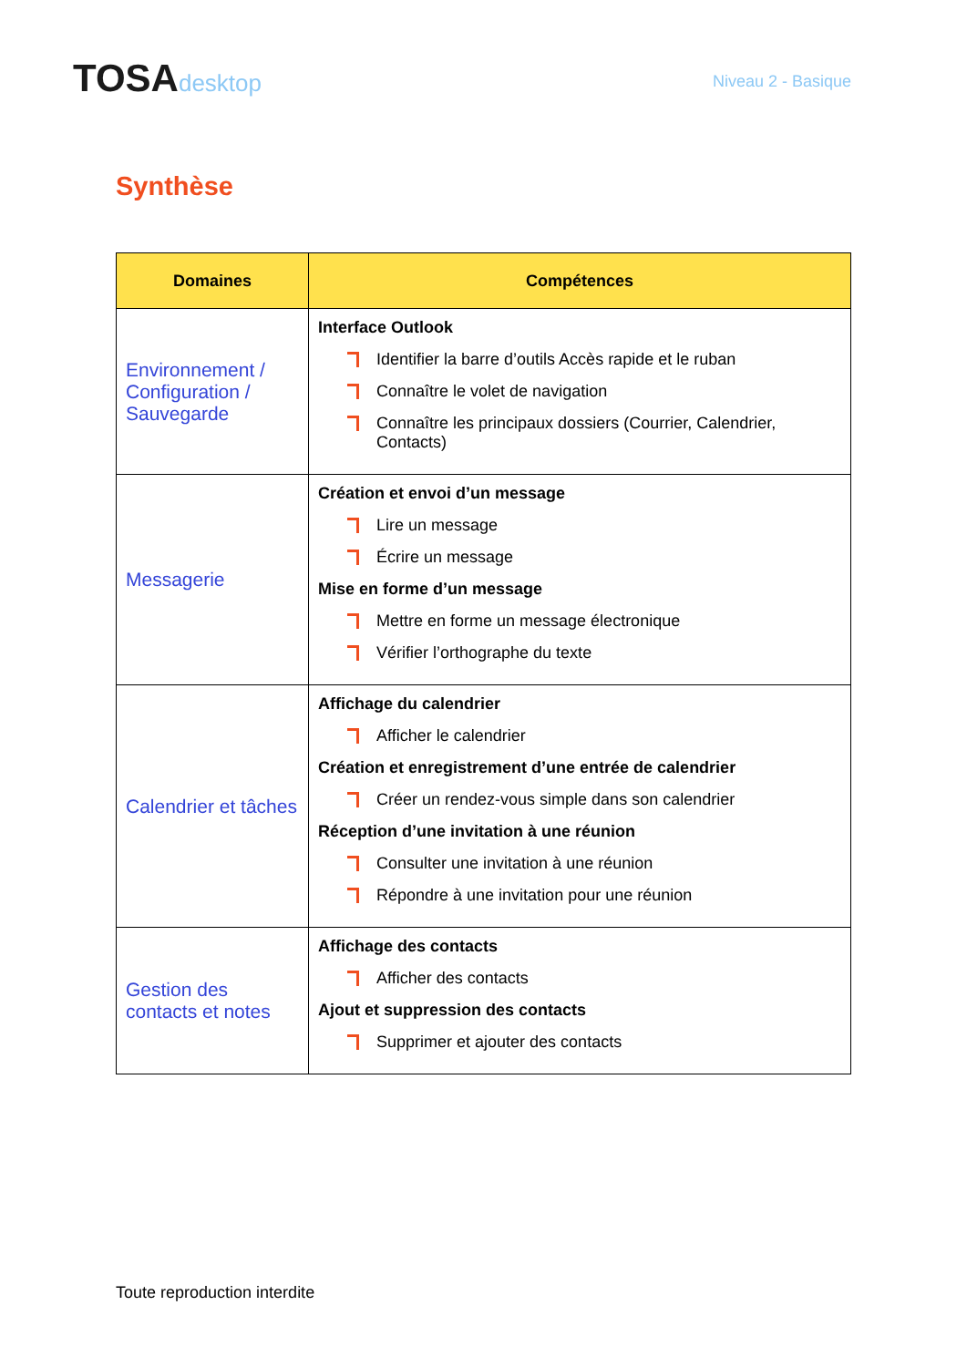TOSAdesktop
Niveau 2 - Basique
Synthèse
| Domaines | Compétences |
| --- | --- |
| Environnement / Configuration / Sauvegarde | Interface Outlook Identifier la barre d’outils Accès rapide et le ruban Connaître le volet de navigation Connaître les principaux dossiers (Courrier, Calendrier, Contacts) |
| Messagerie | Création et envoi d’un message Lire un message Écrire un message Mise en forme d’un message Mettre en forme un message électronique Vérifier l’orthographe du texte |
| Calendrier et tâches | Affichage du calendrier Afficher le calendrier Création et enregistrement d’une entrée de calendrier Créer un rendez-vous simple dans son calendrier Réception d’une invitation à une réunion Consulter une invitation à une réunion Répondre à une invitation pour une réunion |
| Gestion des contacts et notes | Affichage des contacts Afficher des contacts Ajout et suppression des contacts Supprimer et ajouter des contacts |
Toute reproduction interdite